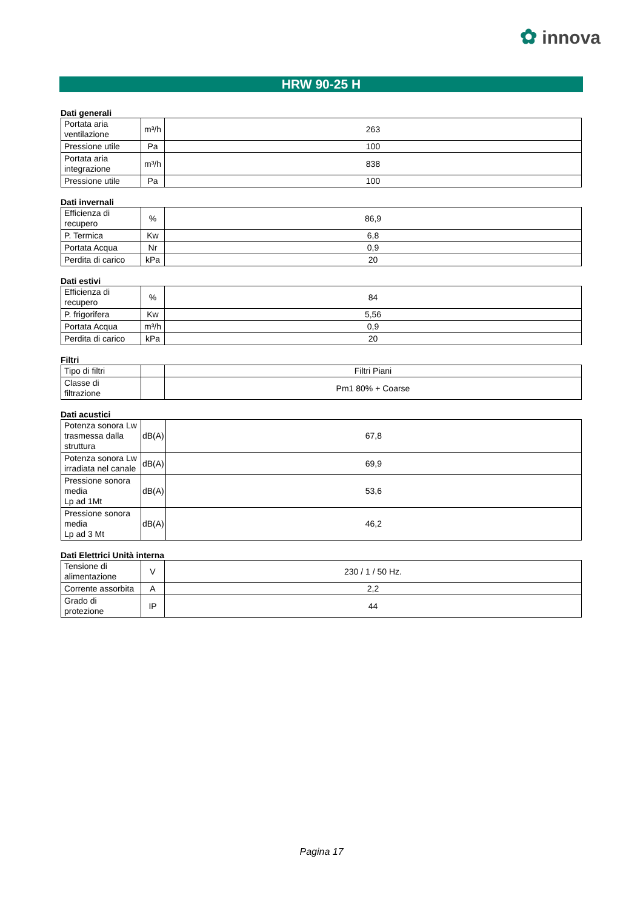✿ innova
HRW 90-25 H
Dati generali
| Portata aria ventilazione | m³/h | 263 |
| Pressione utile | Pa | 100 |
| Portata aria integrazione | m³/h | 838 |
| Pressione utile | Pa | 100 |
Dati invernali
| Efficienza di recupero | % | 86,9 |
| P. Termica | Kw | 6,8 |
| Portata Acqua | Nr | 0,9 |
| Perdita di carico | kPa | 20 |
Dati estivi
| Efficienza di recupero | % | 84 |
| P. frigorifera | Kw | 5,56 |
| Portata Acqua | m³/h | 0,9 |
| Perdita di carico | kPa | 20 |
Filtri
| Tipo di filtri | | Filtri Piani |
| Classe di filtrazione | | Pm1 80% + Coarse |
Dati acustici
| Potenza sonora Lw trasmessa dalla struttura | dB(A) | 67,8 |
| Potenza sonora Lw irradiata nel canale | dB(A) | 69,9 |
| Pressione sonora media Lp ad 1Mt | dB(A) | 53,6 |
| Pressione sonora media Lp ad 3 Mt | dB(A) | 46,2 |
Dati Elettrici Unità interna
| Tensione di alimentazione | V | 230 / 1 / 50 Hz. |
| Corrente assorbita | A | 2,2 |
| Grado di protezione | IP | 44 |
Pagina 17